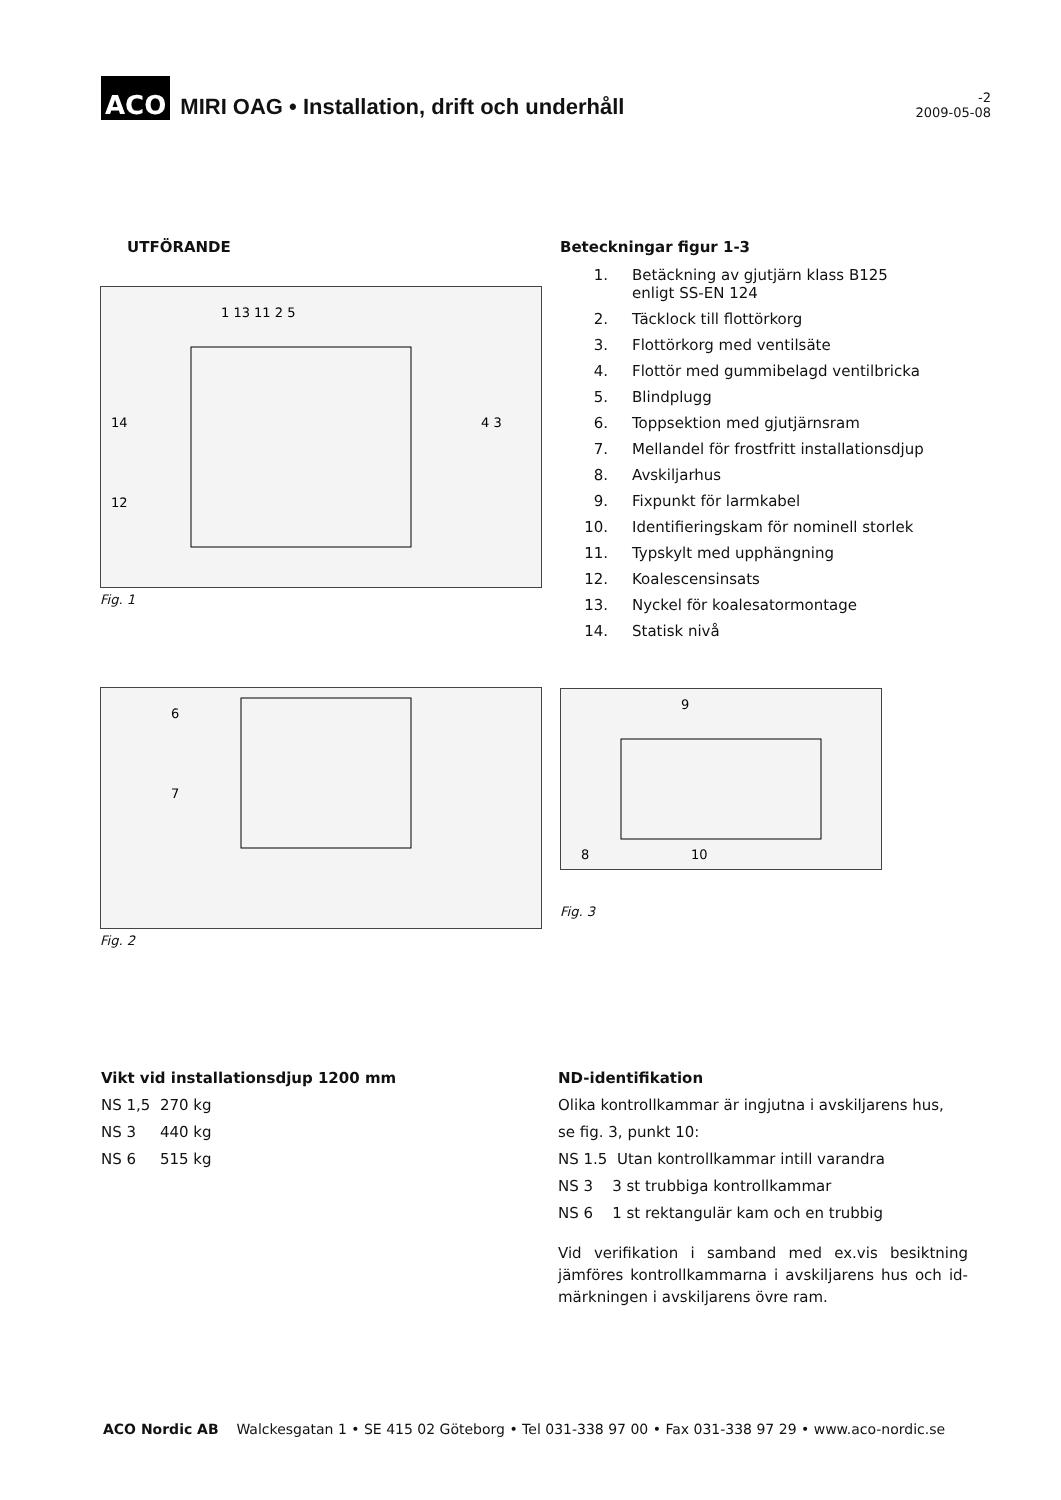ACO
MIRI OAG • Installation, drift och underhåll
-2
2009-05-08
UTFÖRANDE
1 13 11 2 5
14
12
4 3
Fig. 1
6
7
Fig. 2
Beteckningar figur 1-3
1. Betäckning av gjutjärn klass B125
enligt SS-EN 124
2. Täcklock till flottörkorg
3. Flottörkorg med ventilsäte
4. Flottör med gummibelagd ventilbricka
5. Blindplugg
6. Toppsektion med gjutjärnsram
7. Mellandel för frostfritt installationsdjup
8. Avskiljarhus
9. Fixpunkt för larmkabel
10. Identifieringskam för nominell storlek
11. Typskylt med upphängning
12. Koalescensinsats
13. Nyckel för koalesatormontage
14. Statisk nivå
9
8
10
Fig. 3
Vikt vid installationsdjup 1200 mm
NS 1,5 270 kg
NS 3 440 kg
NS 6 515 kg
ND-identifikation
Olika kontrollkammar är ingjutna i avskiljarens hus,
se fig. 3, punkt 10:
NS 1.5 Utan kontrollkammar intill varandra
NS 3 3 st trubbiga kontrollkammar
NS 6 1 st rektangulär kam och en trubbig
Vid verifikation i samband med ex.vis besiktning jämföres kontrollkammarna i avskiljarens hus och id-märkningen i avskiljarens övre ram.
ACO Nordic AB Walckesgatan 1 • SE 415 02 Göteborg • Tel 031-338 97 00 • Fax 031-338 97 29 • www.aco-nordic.se